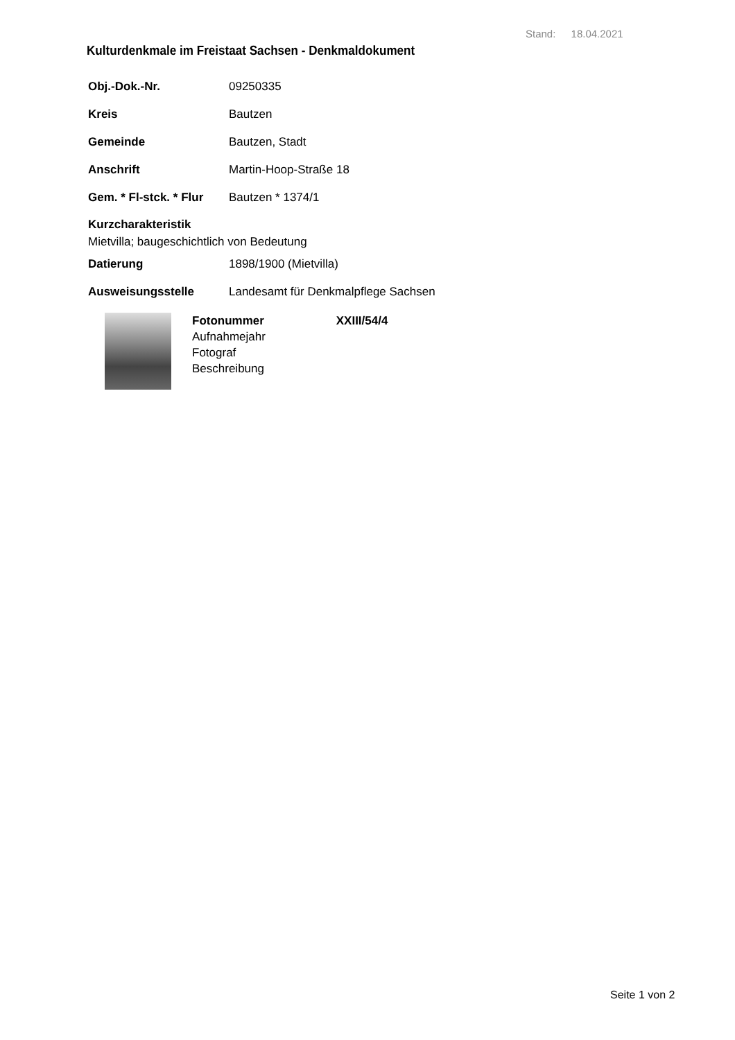Stand: 18.04.2021
Kulturdenkmale im Freistaat Sachsen - Denkmaldokument
Obj.-Dok.-Nr. 09250335
Kreis Bautzen
Gemeinde Bautzen, Stadt
Anschrift Martin-Hoop-Straße 18
Gem. * Fl-stck. * Flur Bautzen * 1374/1
Kurzcharakteristik
Mietvilla; baugeschichtlich von Bedeutung
Datierung 1898/1900 (Mietvilla)
Ausweisungsstelle Landesamt für Denkmalpflege Sachsen
Fotonummer XXIII/54/4
Aufnahmejahr
Fotograf
Beschreibung
Seite 1 von 2